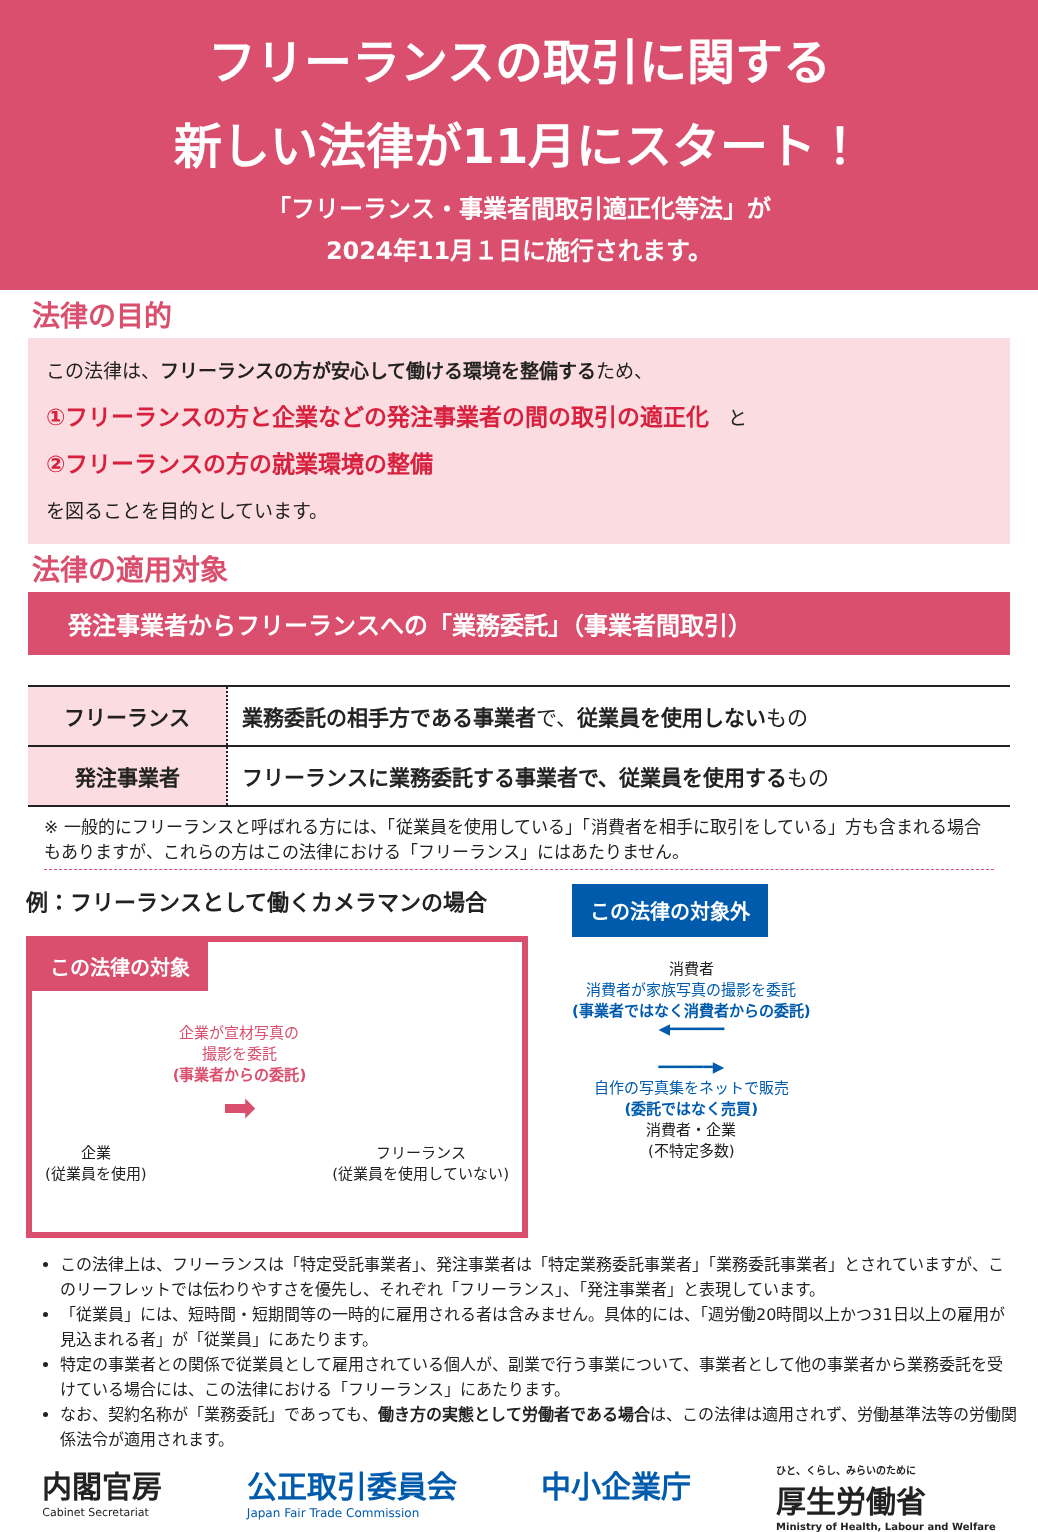フリーランスの取引に関する
新しい法律が11月にスタート！
「フリーランス・事業者間取引適正化等法」が
2024年11月１日に施行されます。
法律の目的
この法律は、フリーランスの方が安心して働ける環境を整備するため、
①フリーランスの方と企業などの発注事業者の間の取引の適正化　と
②フリーランスの方の就業環境の整備
を図ることを目的としています。
法律の適用対象
発注事業者からフリーランスへの「業務委託」（事業者間取引）
| フリーランス | 業務委託の相手方である事業者 で、 従業員を使用しない もの |
| 発注事業者 | フリーランスに業務委託する事業者で、従業員を使用する もの |
※ 一般的にフリーランスと呼ばれる方には、「従業員を使用している」「消費者を相手に取引をしている」方も含まれる場合もありますが、これらの方はこの法律における「フリーランス」にはあたりません。
例：フリーランスとして働くカメラマンの場合
この法律の対象
企業
(従業員を使用)
企業が宣材写真の
撮影を委託
(事業者からの委託)
➡
フリーランス
(従業員を使用していない)
この法律の対象外
消費者
消費者が家族写真の撮影を委託
(事業者ではなく消費者からの委託)
◀━━━━━━
━━━━━━▶
自作の写真集をネットで販売
(委託ではなく売買)
消費者・企業
(不特定多数)
この法律上は、フリーランスは「特定受託事業者」、発注事業者は「特定業務委託事業者」「業務委託事業者」とされていますが、このリーフレットでは伝わりやすさを優先し、それぞれ「フリーランス」、「発注事業者」と表現しています。
「従業員」には、短時間・短期間等の一時的に雇用される者は含みません。具体的には、「週労働20時間以上かつ31日以上の雇用が見込まれる者」が「従業員」にあたります。
特定の事業者との関係で従業員として雇用されている個人が、副業で行う事業について、事業者として他の事業者から業務委託を受けている場合には、この法律における「フリーランス」にあたります。
なお、契約名称が「業務委託」であっても、働き方の実態として労働者である場合は、この法律は適用されず、労働基準法等の労働関係法令が適用されます。
内閣官房
Cabinet Secretariat
公正取引委員会
Japan Fair Trade Commission
中小企業庁
ひと、くらし、みらいのために
厚生労働省
Ministry of Health, Labour and Welfare